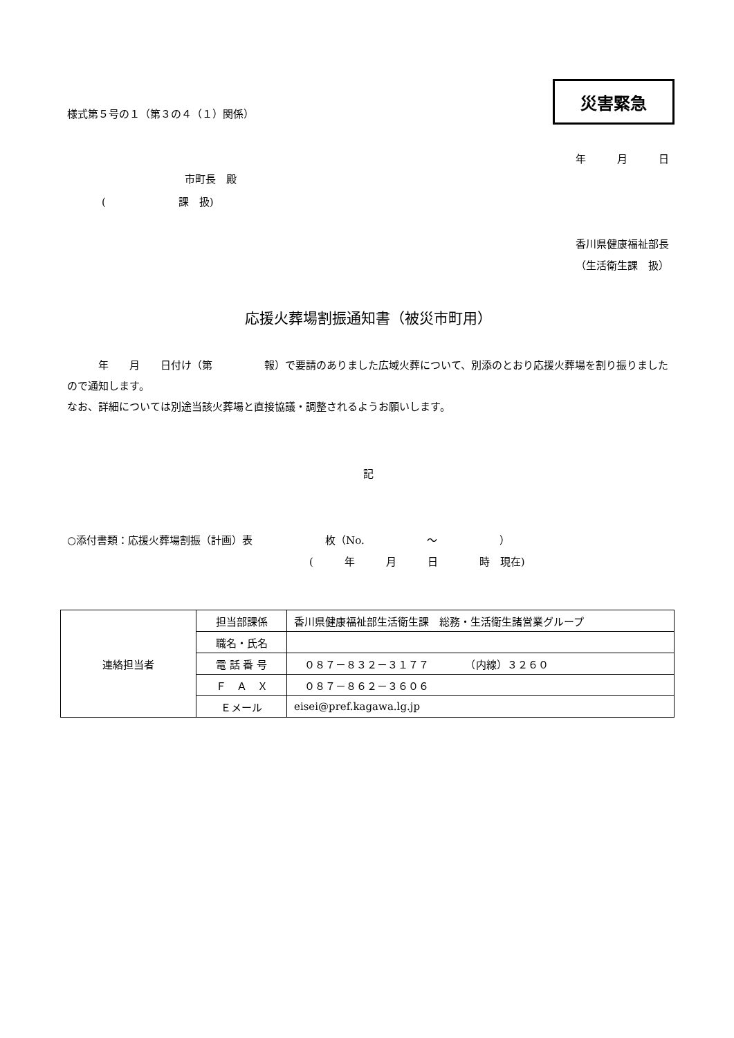様式第５号の１（第３の４（１）関係）
災害緊急
年　　　月　　　日
市町長　殿
(　　　　　　　課　扱)
香川県健康福祉部長
（生活衛生課　扱）
応援火葬場割振通知書（被災市町用）
　　　年　　月　　日付け（第　　　　　報）で要請のありました広域火葬について、別添のとおり応援火葬場を割り振りましたので通知します。
なお、詳細については別途当該火葬場と直接協議・調整されるようお願いします。
記
○添付書類：応援火葬場割振（計画）表　　　　　　　枚（No.　　　　　　～　　　　　　）
(　　　年　　　月　　　日　　　　時　現在)
| 連絡担当者 | 担当部課係 | 香川県健康福祉部生活衛生課 総務・生活衛生諸営業グループ |
| | 職名・氏名 | |
| | 電 話 番 号 | ０８７－８３２－３１７７ （内線）３２６０ |
| | Ｆ Ａ Ｘ | ０８７－８６２－３６０６ |
| | Ｅメール | eisei@pref.kagawa.lg.jp |